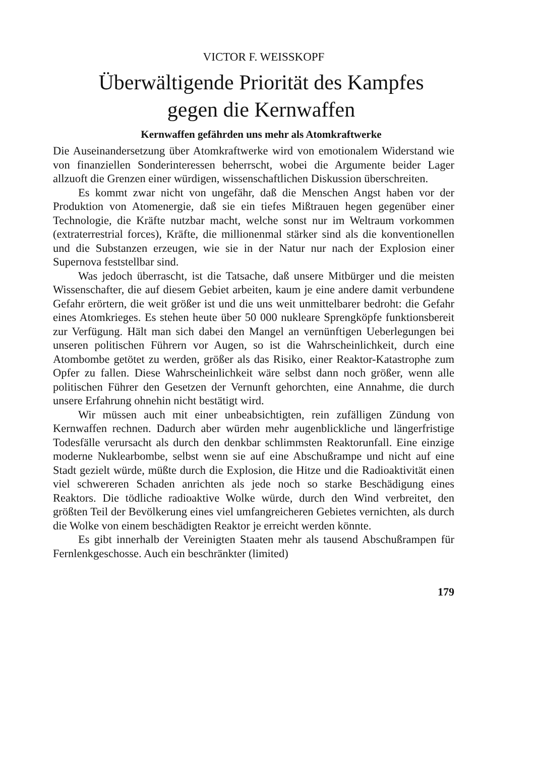VICTOR F. WEISSKOPF
Überwältigende Priorität des Kampfes
gegen die Kernwaffen
Kernwaffen gefährden uns mehr als Atomkraftwerke
Die Auseinandersetzung über Atomkraftwerke wird von emotionalem Widerstand wie von finanziellen Sonderinteressen beherrscht, wobei die Argumente beider Lager allzuoft die Grenzen einer würdigen, wissenschaftlichen Diskussion überschreiten.
Es kommt zwar nicht von ungefähr, daß die Menschen Angst haben vor der Produktion von Atomenergie, daß sie ein tiefes Mißtrauen hegen gegenüber einer Technologie, die Kräfte nutzbar macht, welche sonst nur im Weltraum vorkommen (extraterrestrial forces), Kräfte, die millionenmal stärker sind als die konventionellen und die Substanzen erzeugen, wie sie in der Natur nur nach der Explosion einer Supernova feststellbar sind.
Was jedoch überrascht, ist die Tatsache, daß unsere Mitbürger und die meisten Wissenschafter, die auf diesem Gebiet arbeiten, kaum je eine andere damit verbundene Gefahr erörtern, die weit größer ist und die uns weit unmittelbarer bedroht: die Gefahr eines Atomkrieges. Es stehen heute über 50 000 nukleare Sprengköpfe funktionsbereit zur Verfügung. Hält man sich dabei den Mangel an vernünftigen Ueberlegungen bei unseren politischen Führern vor Augen, so ist die Wahrscheinlichkeit, durch eine Atombombe getötet zu werden, größer als das Risiko, einer Reaktor-Katastrophe zum Opfer zu fallen. Diese Wahrscheinlichkeit wäre selbst dann noch größer, wenn alle politischen Führer den Gesetzen der Vernunft gehorchten, eine Annahme, die durch unsere Erfahrung ohnehin nicht bestätigt wird.
Wir müssen auch mit einer unbeabsichtigten, rein zufälligen Zündung von Kernwaffen rechnen. Dadurch aber würden mehr augenblickliche und längerfristige Todesfälle verursacht als durch den denkbar schlimmsten Reaktorunfall. Eine einzige moderne Nuklearbombe, selbst wenn sie auf eine Abschußrampe und nicht auf eine Stadt gezielt würde, müßte durch die Explosion, die Hitze und die Radioaktivität einen viel schwereren Schaden anrichten als jede noch so starke Beschädigung eines Reaktors. Die tödliche radioaktive Wolke würde, durch den Wind verbreitet, den größten Teil der Bevölkerung eines viel umfangreicheren Gebietes vernichten, als durch die Wolke von einem beschädigten Reaktor je erreicht werden könnte.
Es gibt innerhalb der Vereinigten Staaten mehr als tausend Abschußrampen für Fernlenkgeschosse. Auch ein beschränkter (limited)
179